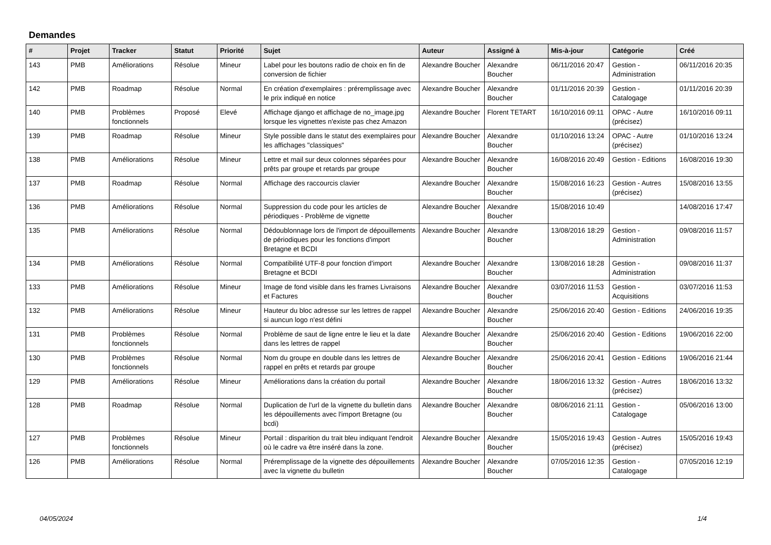Demandes
| # | Projet | Tracker | Statut | Priorité | Sujet | Auteur | Assigné à | Mis-à-jour | Catégorie | Créé |
| --- | --- | --- | --- | --- | --- | --- | --- | --- | --- | --- |
| 143 | PMB | Améliorations | Résolue | Mineur | Label pour les boutons radio de choix en fin de conversion de fichier | Alexandre Boucher | Alexandre Boucher | 06/11/2016 20:47 | Gestion - Administration | 06/11/2016 20:35 |
| 142 | PMB | Roadmap | Résolue | Normal | En création d'exemplaires : préremplissage avec le prix indiqué en notice | Alexandre Boucher | Alexandre Boucher | 01/11/2016 20:39 | Gestion - Catalogage | 01/11/2016 20:39 |
| 140 | PMB | Problèmes fonctionnels | Proposé | Elevé | Affichage django et affichage de no_image.jpg lorsque les vignettes n'existe pas chez Amazon | Alexandre Boucher | Florent TETART | 16/10/2016 09:11 | OPAC - Autre (précisez) | 16/10/2016 09:11 |
| 139 | PMB | Roadmap | Résolue | Mineur | Style possible dans le statut des exemplaires pour les affichages "classiques" | Alexandre Boucher | Alexandre Boucher | 01/10/2016 13:24 | OPAC - Autre (précisez) | 01/10/2016 13:24 |
| 138 | PMB | Améliorations | Résolue | Mineur | Lettre et mail sur deux colonnes séparées pour prêts par groupe et retards par groupe | Alexandre Boucher | Alexandre Boucher | 16/08/2016 20:49 | Gestion - Editions | 16/08/2016 19:30 |
| 137 | PMB | Roadmap | Résolue | Normal | Affichage des raccourcis clavier | Alexandre Boucher | Alexandre Boucher | 15/08/2016 16:23 | Gestion - Autres (précisez) | 15/08/2016 13:55 |
| 136 | PMB | Améliorations | Résolue | Normal | Suppression du code pour les articles de périodiques - Problème de vignette | Alexandre Boucher | Alexandre Boucher | 15/08/2016 10:49 | | 14/08/2016 17:47 |
| 135 | PMB | Améliorations | Résolue | Normal | Dédoublonnage lors de l'import de dépouillements de périodiques pour les fonctions d'import Bretagne et BCDI | Alexandre Boucher | Alexandre Boucher | 13/08/2016 18:29 | Gestion - Administration | 09/08/2016 11:57 |
| 134 | PMB | Améliorations | Résolue | Normal | Compatibilité UTF-8 pour fonction d'import Bretagne et BCDI | Alexandre Boucher | Alexandre Boucher | 13/08/2016 18:28 | Gestion - Administration | 09/08/2016 11:37 |
| 133 | PMB | Améliorations | Résolue | Mineur | Image de fond visible dans les frames Livraisons et Factures | Alexandre Boucher | Alexandre Boucher | 03/07/2016 11:53 | Gestion - Acquisitions | 03/07/2016 11:53 |
| 132 | PMB | Améliorations | Résolue | Mineur | Hauteur du bloc adresse sur les lettres de rappel si auncun logo n'est défini | Alexandre Boucher | Alexandre Boucher | 25/06/2016 20:40 | Gestion - Editions | 24/06/2016 19:35 |
| 131 | PMB | Problèmes fonctionnels | Résolue | Normal | Problème de saut de ligne entre le lieu et la date dans les lettres de rappel | Alexandre Boucher | Alexandre Boucher | 25/06/2016 20:40 | Gestion - Editions | 19/06/2016 22:00 |
| 130 | PMB | Problèmes fonctionnels | Résolue | Normal | Nom du groupe en double dans les lettres de rappel en prêts et retards par groupe | Alexandre Boucher | Alexandre Boucher | 25/06/2016 20:41 | Gestion - Editions | 19/06/2016 21:44 |
| 129 | PMB | Améliorations | Résolue | Mineur | Améliorations dans la création du portail | Alexandre Boucher | Alexandre Boucher | 18/06/2016 13:32 | Gestion - Autres (précisez) | 18/06/2016 13:32 |
| 128 | PMB | Roadmap | Résolue | Normal | Duplication de l'url de la vignette du bulletin dans les dépouillements avec l'import Bretagne (ou bcdi) | Alexandre Boucher | Alexandre Boucher | 08/06/2016 21:11 | Gestion - Catalogage | 05/06/2016 13:00 |
| 127 | PMB | Problèmes fonctionnels | Résolue | Mineur | Portail : disparition du trait bleu indiquant l'endroit où le cadre va être inséré dans la zone. | Alexandre Boucher | Alexandre Boucher | 15/05/2016 19:43 | Gestion - Autres (précisez) | 15/05/2016 19:43 |
| 126 | PMB | Améliorations | Résolue | Normal | Préremplissage de la vignette des dépouillements avec la vignette du bulletin | Alexandre Boucher | Alexandre Boucher | 07/05/2016 12:35 | Gestion - Catalogage | 07/05/2016 12:19 |
04/05/2024 1/4